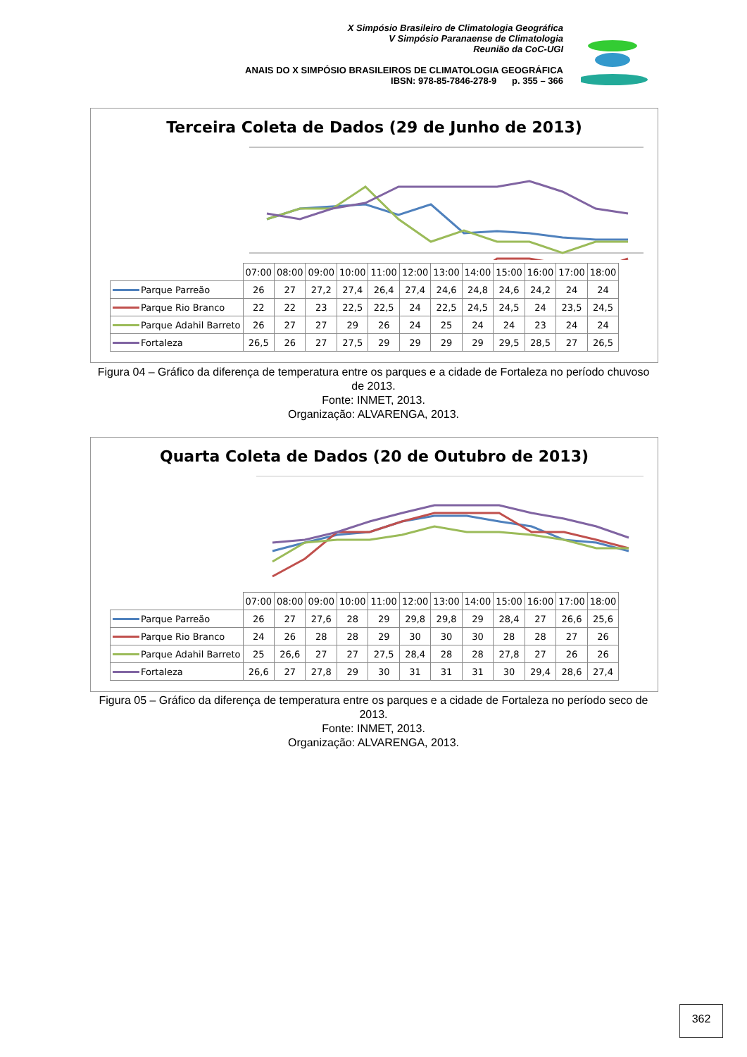X Simpósio Brasileiro de Climatologia Geográfica
V Simpósio Paranaense de Climatologia
Reunião da CoC-UGI
ANAIS DO X SIMPÓSIO BRASILEIROS DE CLIMATOLOGIA GEOGRÁFICA
IBSN: 978-85-7846-278-9 p. 355 – 366
Terceira Coleta de Dados (29 de Junho de 2013)
| | 07:00 | 08:00 | 09:00 | 10:00 | 11:00 | 12:00 | 13:00 | 14:00 | 15:00 | 16:00 | 17:00 | 18:00 |
| --- | --- | --- | --- | --- | --- | --- | --- | --- | --- | --- | --- | --- |
| Parque Parreão | 26 | 27 | 27,2 | 27,4 | 26,4 | 27,4 | 24,6 | 24,8 | 24,6 | 24,2 | 24 | 24 |
| Parque Rio Branco | 22 | 22 | 23 | 22,5 | 22,5 | 24 | 22,5 | 24,5 | 24,5 | 24 | 23,5 | 24,5 |
| Parque Adahil Barreto | 26 | 27 | 27 | 29 | 26 | 24 | 25 | 24 | 24 | 23 | 24 | 24 |
| Fortaleza | 26,5 | 26 | 27 | 27,5 | 29 | 29 | 29 | 29 | 29,5 | 28,5 | 27 | 26,5 |
Figura 04 – Gráfico da diferença de temperatura entre os parques e a cidade de Fortaleza no período chuvoso de 2013.
Fonte: INMET, 2013.
Organização: ALVARENGA, 2013.
Quarta Coleta de Dados (20 de Outubro de 2013)
| | 07:00 | 08:00 | 09:00 | 10:00 | 11:00 | 12:00 | 13:00 | 14:00 | 15:00 | 16:00 | 17:00 | 18:00 |
| --- | --- | --- | --- | --- | --- | --- | --- | --- | --- | --- | --- | --- |
| Parque Parreão | 26 | 27 | 27,6 | 28 | 29 | 29,8 | 29,8 | 29 | 28,4 | 27 | 26,6 | 25,6 |
| Parque Rio Branco | 24 | 26 | 28 | 28 | 29 | 30 | 30 | 30 | 28 | 28 | 27 | 26 |
| Parque Adahil Barreto | 25 | 26,6 | 27 | 27 | 27,5 | 28,4 | 28 | 28 | 27,8 | 27 | 26 | 26 |
| Fortaleza | 26,6 | 27 | 27,8 | 29 | 30 | 31 | 31 | 31 | 30 | 29,4 | 28,6 | 27,4 |
Figura 05 – Gráfico da diferença de temperatura entre os parques e a cidade de Fortaleza no período seco de 2013.
Fonte: INMET, 2013.
Organização: ALVARENGA, 2013.
362